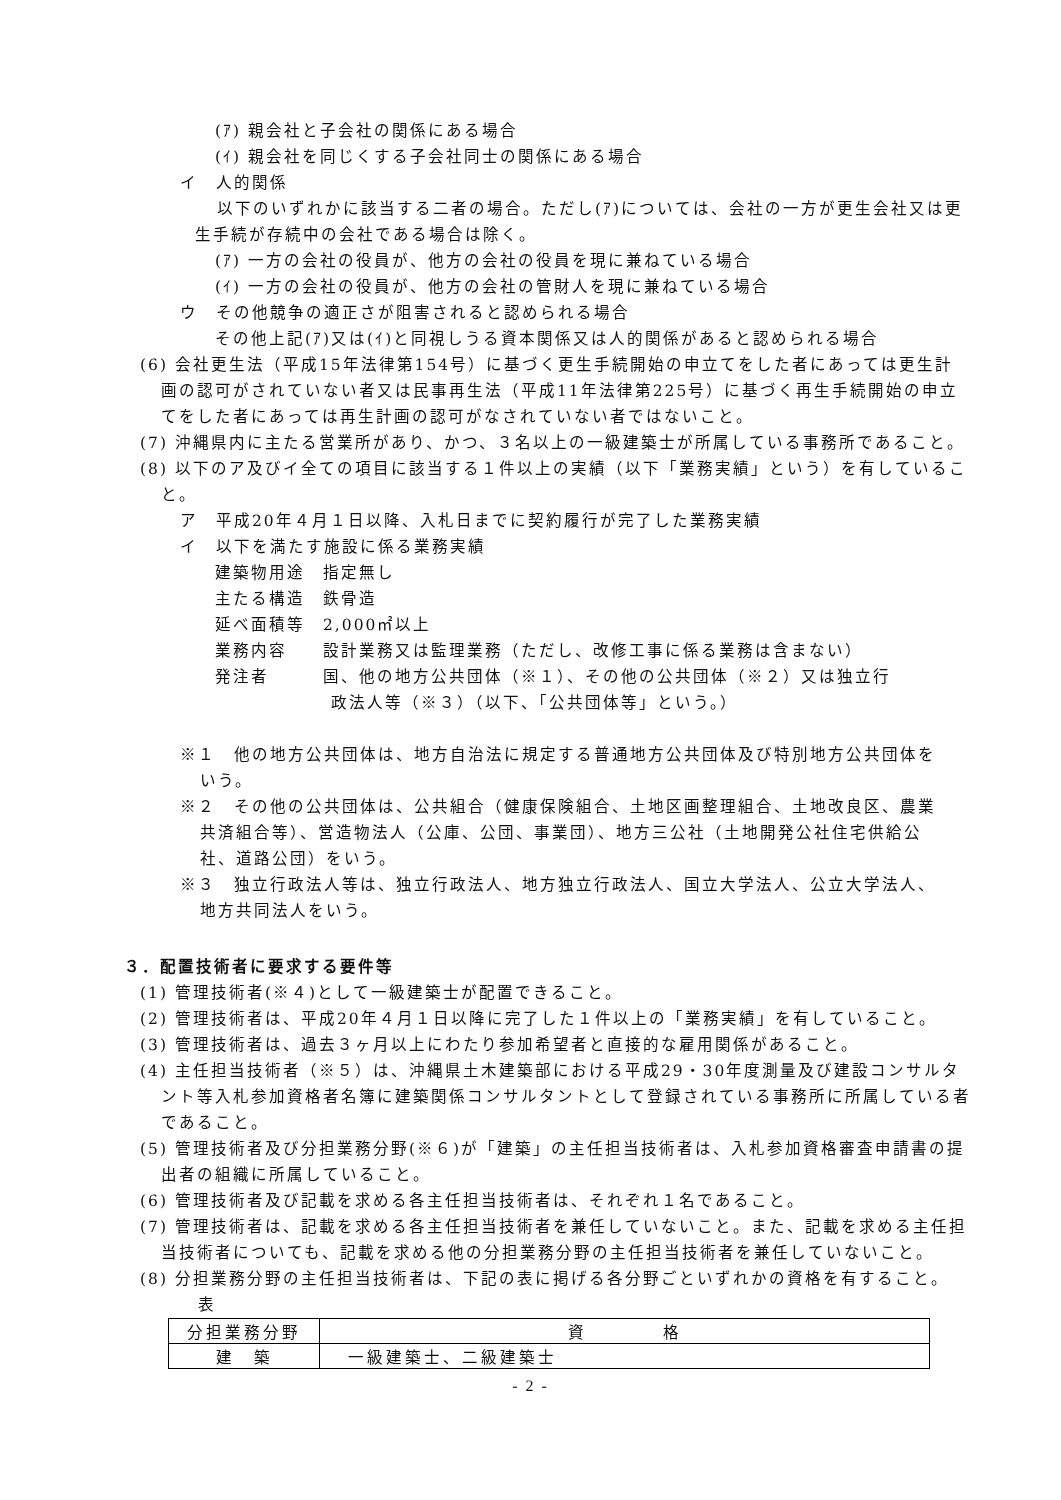(ｱ) 親会社と子会社の関係にある場合
(ｲ) 親会社を同じくする子会社同士の関係にある場合
イ　人的関係
以下のいずれかに該当する二者の場合。ただし(ｱ)については、会社の一方が更生会社又は更生手続が存続中の会社である場合は除く。
(ｱ) 一方の会社の役員が、他方の会社の役員を現に兼ねている場合
(ｲ) 一方の会社の役員が、他方の会社の管財人を現に兼ねている場合
ウ　その他競争の適正さが阻害されると認められる場合
その他上記(ｱ)又は(ｲ)と同視しうる資本関係又は人的関係があると認められる場合
(6) 会社更生法（平成15年法律第154号）に基づく更生手続開始の申立てをした者にあっては更生計画の認可がされていない者又は民事再生法（平成11年法律第225号）に基づく再生手続開始の申立てをした者にあっては再生計画の認可がなされていない者ではないこと。
(7) 沖縄県内に主たる営業所があり、かつ、３名以上の一級建築士が所属している事務所であること。
(8) 以下のア及びイ全ての項目に該当する１件以上の実績（以下「業務実績」という）を有していること。
ア　平成20年４月１日以降、入札日までに契約履行が完了した業務実績
イ　以下を満たす施設に係る業務実績
建築物用途　指定無し
主たる構造　鉄骨造
延べ面積等　2,000㎡以上
業務内容　　設計業務又は監理業務（ただし、改修工事に係る業務は含まない）
発注者　　　国、他の地方公共団体（※１）、その他の公共団体（※２）又は独立行
政法人等（※３）（以下、「公共団体等」という。）
※１　他の地方公共団体は、地方自治法に規定する普通地方公共団体及び特別地方公共団体をいう。
※２　その他の公共団体は、公共組合（健康保険組合、土地区画整理組合、土地改良区、農業共済組合等）、営造物法人（公庫、公団、事業団）、地方三公社（土地開発公社住宅供給公社、道路公団）をいう。
※３　独立行政法人等は、独立行政法人、地方独立行政法人、国立大学法人、公立大学法人、地方共同法人をいう。
３．配置技術者に要求する要件等
(1) 管理技術者(※４)として一級建築士が配置できること。
(2) 管理技術者は、平成20年４月１日以降に完了した１件以上の「業務実績」を有していること。
(3) 管理技術者は、過去３ヶ月以上にわたり参加希望者と直接的な雇用関係があること。
(4) 主任担当技術者（※５）は、沖縄県土木建築部における平成29・30年度測量及び建設コンサルタント等入札参加資格者名簿に建築関係コンサルタントとして登録されている事務所に所属している者であること。
(5) 管理技術者及び分担業務分野(※６)が「建築」の主任担当技術者は、入札参加資格審査申請書の提出者の組織に所属していること。
(6) 管理技術者及び記載を求める各主任担当技術者は、それぞれ１名であること。
(7) 管理技術者は、記載を求める各主任担当技術者を兼任していないこと。また、記載を求める主任担当技術者についても、記載を求める他の分担業務分野の主任担当技術者を兼任していないこと。
(8) 分担業務分野の主任担当技術者は、下記の表に掲げる各分野ごといずれかの資格を有すること。
表
| 分担業務分野 | 資 格 |
| --- | --- |
| 建 築 | 一級建築士、二級建築士 |
- 2 -